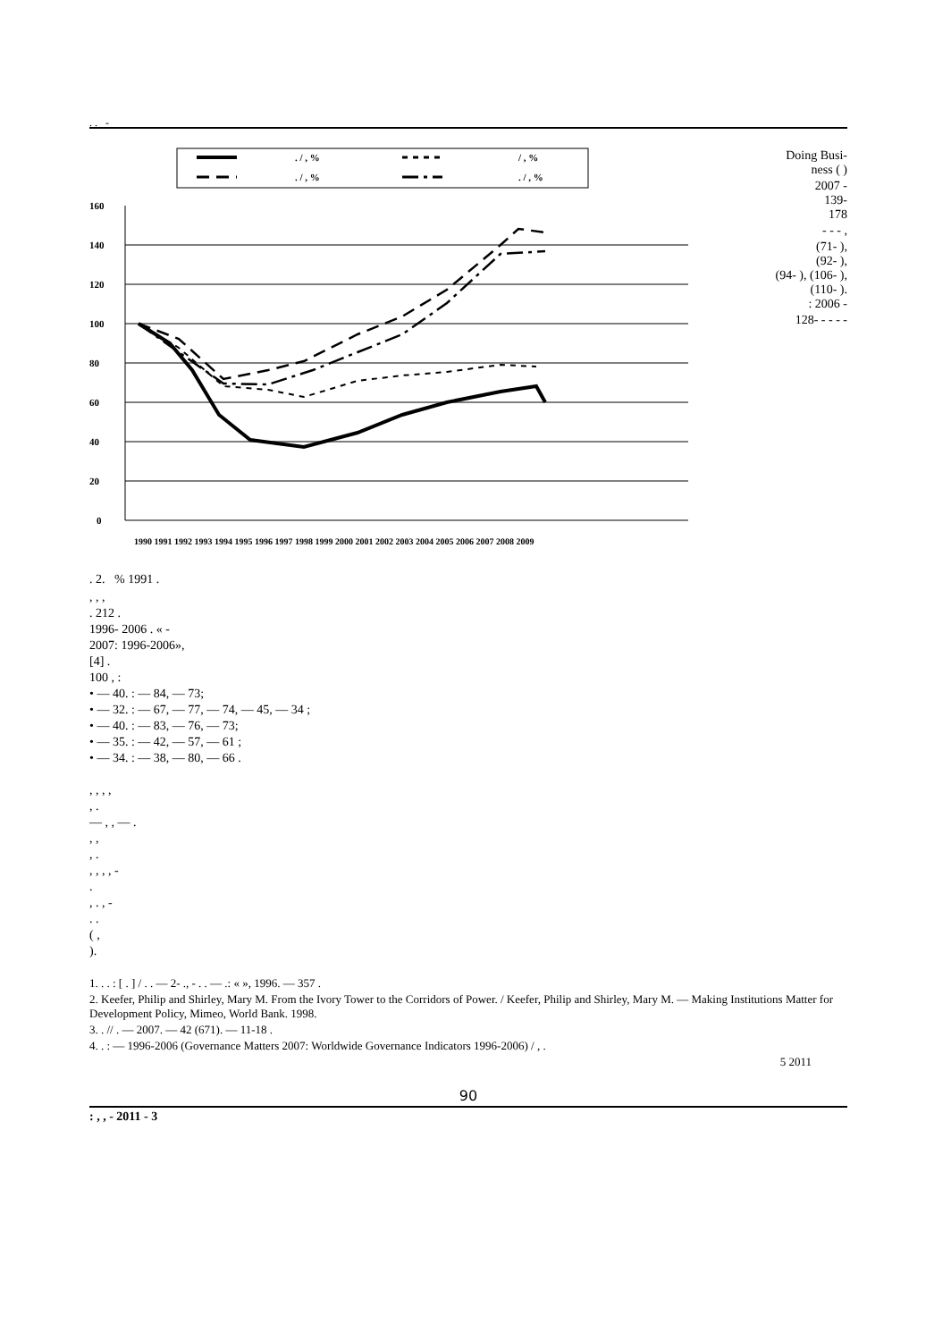. . -
. / , %
/ , %
. / , %
. / , %
160
140
120
100
80
60
40
20
0
1990 1991 1992 1993 1994 1995 1996 1997 1998 1999 2000 2001 2002 2003 2004 2005 2006 2007 2008 2009
. 2. % 1991 .
Doing Busi-
ness ( )
2007 -
139-
178
- - - ,
(71- ),
(92- ),
(94- ), (106- ),
(110- ).
: 2006 -
128- - - - -
, , ,
. 212 .
1996- 2006 . « -
2007: 1996-2006»,
[4] .
100 , :
• — 40. : — 84, — 73;
• — 32. : — 67, — 77, — 74, — 45, — 34 ;
• — 40. : — 83, — 76, — 73;
• — 35. : — 42, — 57, — 61 ;
• — 34. : — 38, — 80, — 66 .
, , , ,
, .
— , , — .
, ,
, .
, , , , -
.
, . , -
. .
( ,
).
1. . . : [ . ] / . . — 2- ., - . . — .: « », 1996. — 357 .
2. Keefer, Philip and Shirley, Mary M. From the Ivory Tower to the Corridors of Power. / Keefer, Philip and Shirley, Mary M. — Making Institutions Matter for Development Policy, Mimeo, World Bank. 1998.
3. . // . — 2007. — 42 (671). — 11-18 .
4. . : — 1996-2006 (Governance Matters 2007: Worldwide Governance Indicators 1996-2006) / , .
5 2011
90
: , , - 2011 - 3